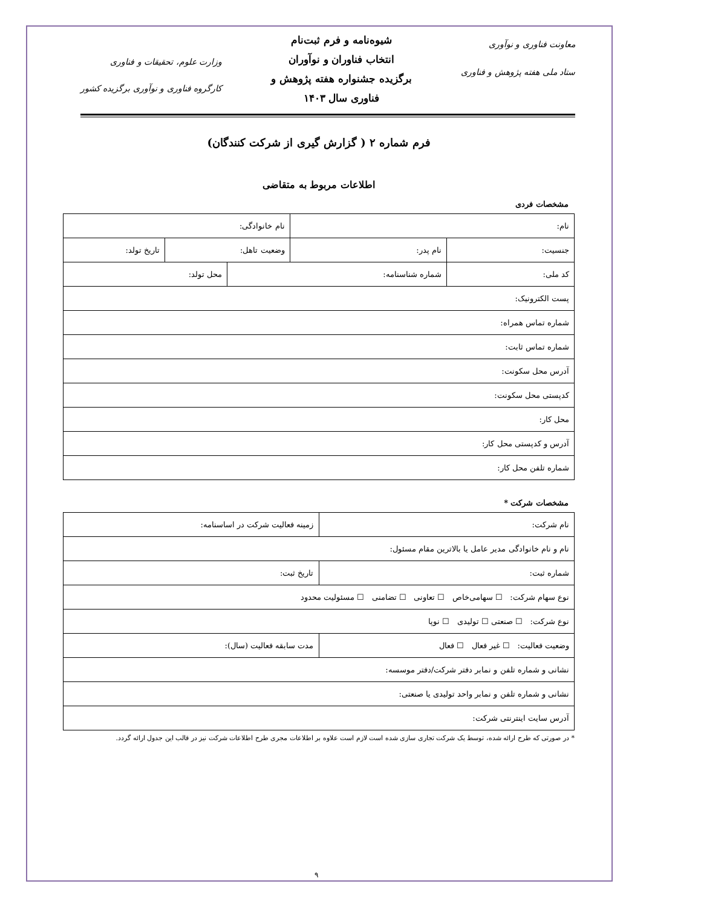معاونت فناوری و نوآوری
ستاد ملی هفته پژوهش و فناوری
شیوه‌نامه و فرم ثبت‌نام
انتخاب فناوران و نوآوران
برگزیده جشنواره هفته پژوهش و
فناوری سال ۱۴۰۳
وزارت علوم، تحقیقات و فناوری
کارگروه فناوری و نوآوری برگزیده کشور
فرم شماره ۲ ( گزارش گیری از شرکت کنندگان)
اطلاعات مربوط به متقاضی
مشخصات فردی
| نام: | | نام خانوادگی: | | |
| جنسیت: | نام پدر: | وضعیت تاهل: | | تاریخ تولد: |
| کد ملی: | شماره شناسنامه: | | محل تولد: | |
| پست الکترونیک: | | | | |
| شماره تماس همراه: | | | | |
| شماره تماس ثابت: | | | | |
| آدرس محل سکونت: | | | | |
| کدپستی محل سکونت: | | | | |
| محل کار: | | | | |
| آدرس و کدپستی محل کار: | | | | |
| شماره تلفن محل کار: | | | | |
مشخصات شرکت *
| نام شرکت: | زمینه فعالیت شرکت در اساسنامه: |
| نام و نام خانوادگی مدیر عامل یا بالاترین مقام مسئول: | |
| شماره ثبت: | تاریخ ثبت: |
| نوع سهام شرکت: ☐ سهامی‌خاص ☐ تعاونی ☐ تضامنی ☐ مسئولیت محدود | |
| نوع شرکت: ☐ صنعتی ☐ تولیدی ☐ نوپا | |
| وضعیت فعالیت: ☐ غیر فعال ☐ فعال | مدت سابقه فعالیت (سال): |
| نشانی و شماره تلفن و نمابر دفتر شرکت/دفتر موسسه: | |
| نشانی و شماره تلفن و نمابر واحد تولیدی یا صنعتی: | |
| آدرس سایت اینترنتی شرکت: | |
* در صورتی که طرح ارائه شده، توسط یک شرکت تجاری سازی شده است لازم است علاوه بر اطلاعات مجری طرح اطلاعات شرکت نیز در قالب این جدول ارائه گردد.
۹